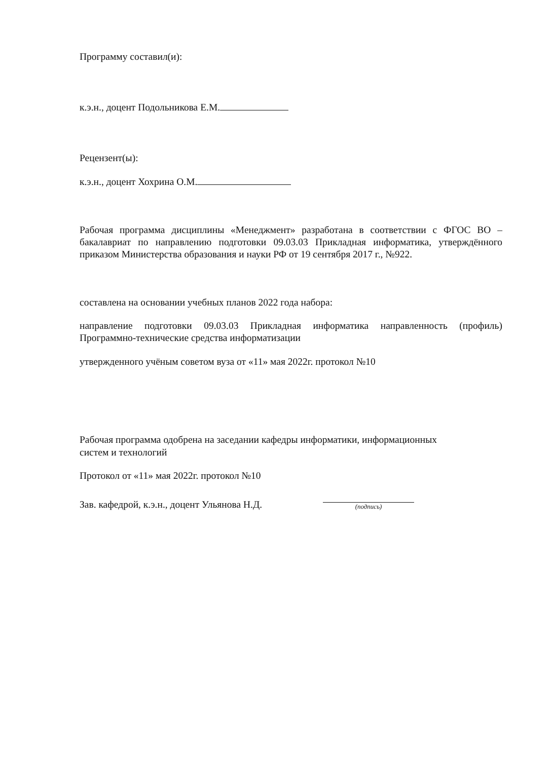Программу составил(и):
к.э.н., доцент Подольникова Е.М.
Рецензент(ы):
к.э.н., доцент Хохрина О.М.
Рабочая программа дисциплины «Менеджмент» разработана в соответствии с ФГОС ВО – бакалавриат по направлению подготовки 09.03.03 Прикладная информатика, утверждённого приказом Министерства образования и науки РФ от 19 сентября 2017 г., №922.
составлена на основании учебных планов 2022 года набора:
направление подготовки 09.03.03 Прикладная информатика направленность (профиль) Программно-технические средства информатизации
утвержденного учёным советом вуза от «11» мая 2022г. протокол №10
Рабочая программа одобрена на заседании кафедры информатики, информационных
систем и технологий
Протокол от «11» мая 2022г. протокол №10
Зав. кафедрой, к.э.н., доцент Ульянова Н.Д. (подпись)